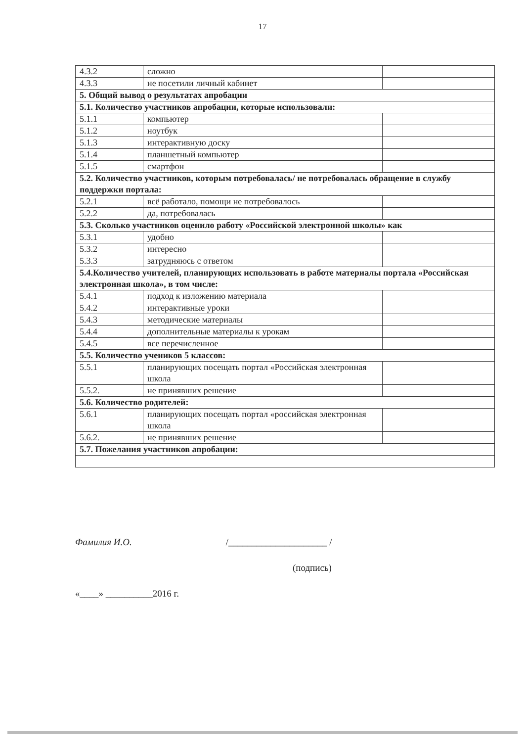17
| 4.3.2 | сложно | |
| 4.3.3 | не посетили личный кабинет | |
| 5. Общий вывод о результатах апробации | | |
| 5.1. Количество участников апробации, которые использовали: | | |
| 5.1.1 | компьютер | |
| 5.1.2 | ноутбук | |
| 5.1.3 | интерактивную доску | |
| 5.1.4 | планшетный компьютер | |
| 5.1.5 | смартфон | |
| 5.2. Количество участников, которым потребовалась/ не потребовалась обращение в службу поддержки портала: | | |
| 5.2.1 | всё работало, помощи не потребовалось | |
| 5.2.2 | да, потребовалась | |
| 5.3. Сколько участников оценило работу «Российской электронной школы» как | | |
| 5.3.1 | удобно | |
| 5.3.2 | интересно | |
| 5.3.3 | затрудняюсь с ответом | |
| 5.4.Количество учителей, планирующих использовать в работе материалы портала «Российская электронная школа», в том числе: | | |
| 5.4.1 | подход к изложению материала | |
| 5.4.2 | интерактивные уроки | |
| 5.4.3 | методические материалы | |
| 5.4.4 | дополнительные материалы к урокам | |
| 5.4.5 | все перечисленное | |
| 5.5. Количество учеников 5 классов: | | |
| 5.5.1 | планирующих посещать портал «Российская электронная школа | |
| 5.5.2. | не принявших решение | |
| 5.6. Количество родителей: | | |
| 5.6.1 | планирующих посещать портал «российская электронная школа | |
| 5.6.2. | не принявших решение | |
| 5.7. Пожелания участников апробации: | | |
Фамилия И.О. /_____________________ /
(подпись)
«____» __________2016 г.